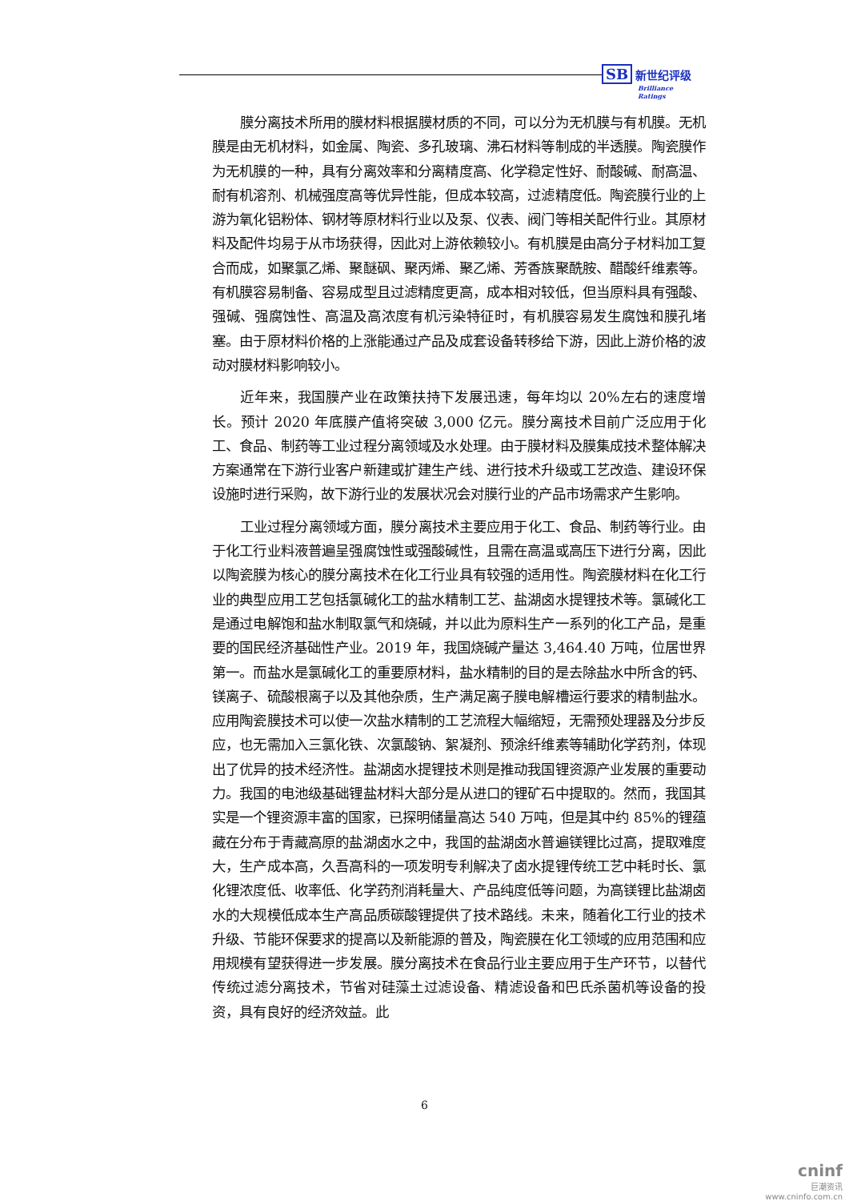SB 新世纪评级
Brilliance Ratings
膜分离技术所用的膜材料根据膜材质的不同，可以分为无机膜与有机膜。无机膜是由无机材料，如金属、陶瓷、多孔玻璃、沸石材料等制成的半透膜。陶瓷膜作为无机膜的一种，具有分离效率和分离精度高、化学稳定性好、耐酸碱、耐高温、耐有机溶剂、机械强度高等优异性能，但成本较高，过滤精度低。陶瓷膜行业的上游为氧化铝粉体、钢材等原材料行业以及泵、仪表、阀门等相关配件行业。其原材料及配件均易于从市场获得，因此对上游依赖较小。有机膜是由高分子材料加工复合而成，如聚氯乙烯、聚醚砜、聚丙烯、聚乙烯、芳香族聚酰胺、醋酸纤维素等。有机膜容易制备、容易成型且过滤精度更高，成本相对较低，但当原料具有强酸、强碱、强腐蚀性、高温及高浓度有机污染特征时，有机膜容易发生腐蚀和膜孔堵塞。由于原材料价格的上涨能通过产品及成套设备转移给下游，因此上游价格的波动对膜材料影响较小。
近年来，我国膜产业在政策扶持下发展迅速，每年均以 20%左右的速度增长。预计 2020 年底膜产值将突破 3,000 亿元。膜分离技术目前广泛应用于化工、食品、制药等工业过程分离领域及水处理。由于膜材料及膜集成技术整体解决方案通常在下游行业客户新建或扩建生产线、进行技术升级或工艺改造、建设环保设施时进行采购，故下游行业的发展状况会对膜行业的产品市场需求产生影响。
工业过程分离领域方面，膜分离技术主要应用于化工、食品、制药等行业。由于化工行业料液普遍呈强腐蚀性或强酸碱性，且需在高温或高压下进行分离，因此以陶瓷膜为核心的膜分离技术在化工行业具有较强的适用性。陶瓷膜材料在化工行业的典型应用工艺包括氯碱化工的盐水精制工艺、盐湖卤水提锂技术等。氯碱化工是通过电解饱和盐水制取氯气和烧碱，并以此为原料生产一系列的化工产品，是重要的国民经济基础性产业。2019 年，我国烧碱产量达 3,464.40 万吨，位居世界第一。而盐水是氯碱化工的重要原材料，盐水精制的目的是去除盐水中所含的钙、镁离子、硫酸根离子以及其他杂质，生产满足离子膜电解槽运行要求的精制盐水。应用陶瓷膜技术可以使一次盐水精制的工艺流程大幅缩短，无需预处理器及分步反应，也无需加入三氯化铁、次氯酸钠、絮凝剂、预涂纤维素等辅助化学药剂，体现出了优异的技术经济性。盐湖卤水提锂技术则是推动我国锂资源产业发展的重要动力。我国的电池级基础锂盐材料大部分是从进口的锂矿石中提取的。然而，我国其实是一个锂资源丰富的国家，已探明储量高达 540 万吨，但是其中约 85%的锂蕴藏在分布于青藏高原的盐湖卤水之中，我国的盐湖卤水普遍镁锂比过高，提取难度大，生产成本高，久吾高科的一项发明专利解决了卤水提锂传统工艺中耗时长、氯化锂浓度低、收率低、化学药剂消耗量大、产品纯度低等问题，为高镁锂比盐湖卤水的大规模低成本生产高品质碳酸锂提供了技术路线。未来，随着化工行业的技术升级、节能环保要求的提高以及新能源的普及，陶瓷膜在化工领域的应用范围和应用规模有望获得进一步发展。膜分离技术在食品行业主要应用于生产环节，以替代传统过滤分离技术，节省对硅藻土过滤设备、精滤设备和巴氏杀菌机等设备的投资，具有良好的经济效益。此
6
cninf
巨潮资讯
www.cninfo.com.cn